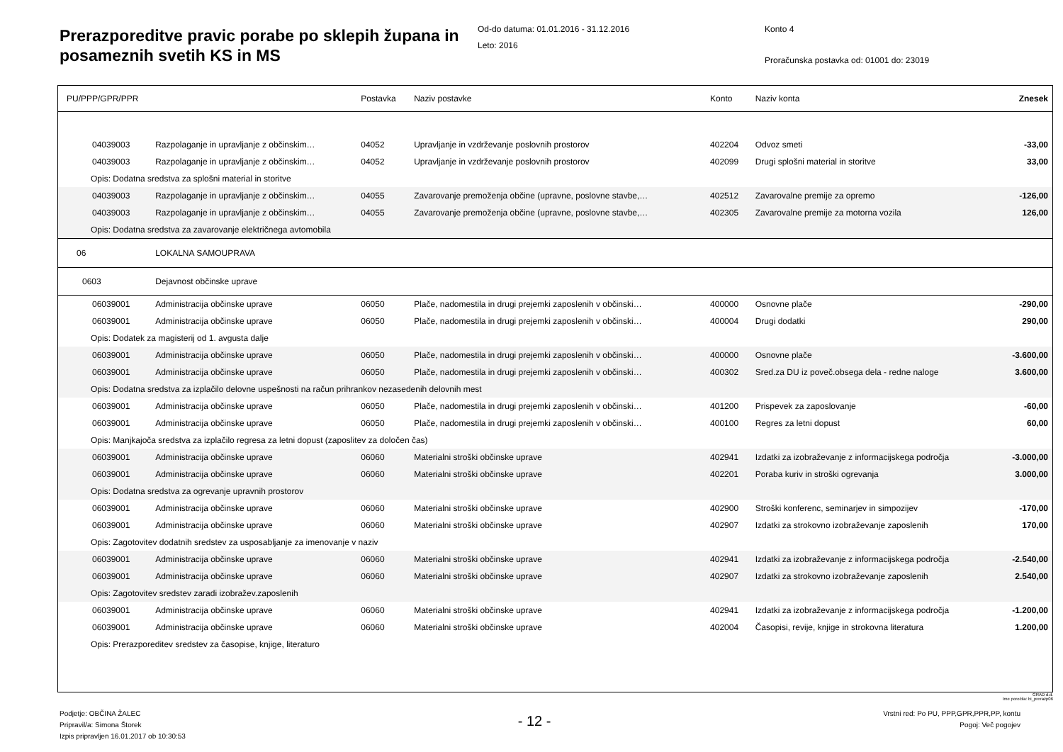Prerazporeditve pravic porabe po sklepih župana in posameznih svetih KS in MS
Od-do datuma: 01.01.2016 - 31.12.2016
Leto: 2016
Konto 4
Proračunska postavka od: 01001 do: 23019
| PU/PPP/GPR/PPR | | Postavka | Naziv postavke | Konto | Naziv konta | Znesek |
| --- | --- | --- | --- | --- | --- | --- |
| 04039003 | Razpolaganje in upravljanje z občinskim… | 04052 | Upravljanje in vzdrževanje poslovnih prostorov | 402204 | Odvoz smeti | -33,00 |
| 04039003 | Razpolaganje in upravljanje z občinskim… | 04052 | Upravljanje in vzdrževanje poslovnih prostorov | 402099 | Drugi splošni material in storitve | 33,00 |
| Opis: Dodatna sredstva za splošni material in storitve | | | | | | |
| 04039003 | Razpolaganje in upravljanje z občinskim… | 04055 | Zavarovanje premoženja občine (upravne, poslovne stavbe,… | 402512 | Zavarovalne premije za opremo | -126,00 |
| 04039003 | Razpolaganje in upravljanje z občinskim… | 04055 | Zavarovanje premoženja občine (upravne, poslovne stavbe,… | 402305 | Zavarovalne premije za motorna vozila | 126,00 |
| Opis: Dodatna sredstva za zavarovanje električnega avtomobila | | | | | | |
| 06 | LOKALNA SAMOUPRAVA | | | | | |
| 0603 | Dejavnost občinske uprave | | | | | |
| 06039001 | Administracija občinske uprave | 06050 | Plače, nadomestila in drugi prejemki zaposlenih v občinski… | 400000 | Osnovne plače | -290,00 |
| 06039001 | Administracija občinske uprave | 06050 | Plače, nadomestila in drugi prejemki zaposlenih v občinski… | 400004 | Drugi dodatki | 290,00 |
| Opis: Dodatek za magisterij od 1. avgusta dalje | | | | | | |
| 06039001 | Administracija občinske uprave | 06050 | Plače, nadomestila in drugi prejemki zaposlenih v občinski… | 400000 | Osnovne plače | -3.600,00 |
| 06039001 | Administracija občinske uprave | 06050 | Plače, nadomestila in drugi prejemki zaposlenih v občinski… | 400302 | Sred.za DU iz poveč.obsega dela - redne naloge | 3.600,00 |
| Opis: Dodatna sredstva za izplačilo delovne uspešnosti na račun prihrankov nezasedenih delovnih mest | | | | | | |
| 06039001 | Administracija občinske uprave | 06050 | Plače, nadomestila in drugi prejemki zaposlenih v občinski… | 401200 | Prispevek za zaposlovanje | -60,00 |
| 06039001 | Administracija občinske uprave | 06050 | Plače, nadomestila in drugi prejemki zaposlenih v občinski… | 400100 | Regres za letni dopust | 60,00 |
| Opis: Manjkajoča sredstva za izplačilo regresa za letni dopust (zaposlitev za določen čas) | | | | | | |
| 06039001 | Administracija občinske uprave | 06060 | Materialni stroški občinske uprave | 402941 | Izdatki za izobraževanje z informacijskega področja | -3.000,00 |
| 06039001 | Administracija občinske uprave | 06060 | Materialni stroški občinske uprave | 402201 | Poraba kuriv in stroški ogrevanja | 3.000,00 |
| Opis: Dodatna sredstva za ogrevanje upravnih prostorov | | | | | | |
| 06039001 | Administracija občinske uprave | 06060 | Materialni stroški občinske uprave | 402900 | Stroški konferenc, seminarjev in simpozijev | -170,00 |
| 06039001 | Administracija občinske uprave | 06060 | Materialni stroški občinske uprave | 402907 | Izdatki za strokovno izobraževanje zaposlenih | 170,00 |
| Opis: Zagotovitev dodatnih sredstev za usposabljanje za imenovanje v naziv | | | | | | |
| 06039001 | Administracija občinske uprave | 06060 | Materialni stroški občinske uprave | 402941 | Izdatki za izobraževanje z informacijskega področja | -2.540,00 |
| 06039001 | Administracija občinske uprave | 06060 | Materialni stroški občinske uprave | 402907 | Izdatki za strokovno izobraževanje zaposlenih | 2.540,00 |
| Opis: Zagotovitev sredstev zaradi izobražev.zaposlenih | | | | | | |
| 06039001 | Administracija občinske uprave | 06060 | Materialni stroški občinske uprave | 402941 | Izdatki za izobraževanje z informacijskega področja | -1.200,00 |
| 06039001 | Administracija občinske uprave | 06060 | Materialni stroški občinske uprave | 402004 | Časopisi, revije, knjige in strokovna literatura | 1.200,00 |
| Opis: Prerazporeditev sredstev za časopise, knjige, literaturo | | | | | | |
GRAD d.d.
Ime poročila: bi_prerazp06
Podjetje: OBČINA ŽALEC
Pripravil/a: Simona Štorek
Izpis pripravljen 16.01.2017 ob 10:30:53
- 12 -
Vrstni red: Po PU, PPP,GPR,PPR,PP, kontu
Pogoj: Več pogojev